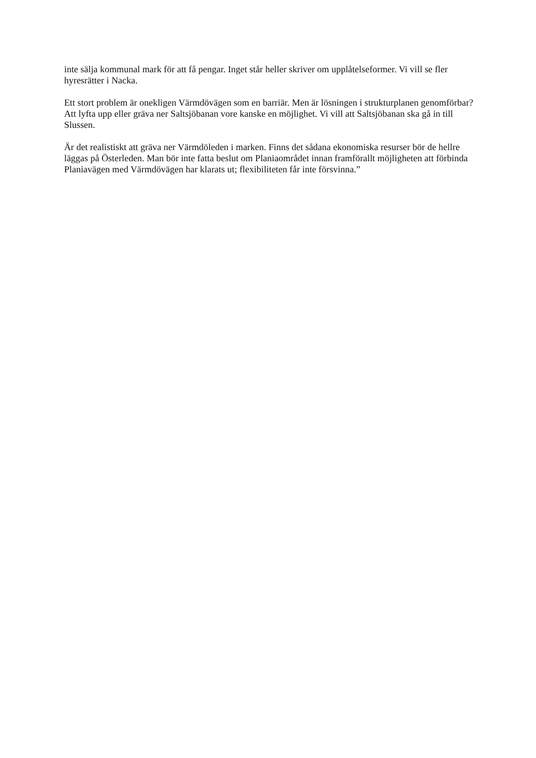inte sälja kommunal mark för att få pengar. Inget står heller skriver om upplåtelseformer. Vi vill se fler hyresrätter i Nacka.
Ett stort problem är onekligen Värmdövägen som en barriär. Men är lösningen i strukturplanen genomförbar? Att lyfta upp eller gräva ner Saltsjöbanan vore kanske en möjlighet. Vi vill att Saltsjöbanan ska gå in till Slussen.
Är det realistiskt att gräva ner Värmdöleden i marken. Finns det sådana ekonomiska resurser bör de hellre läggas på Österleden. Man bör inte fatta beslut om Planiaområdet innan framförallt möjligheten att förbinda Planiavägen med Värmdövägen har klarats ut; flexibiliteten får inte försvinna.”